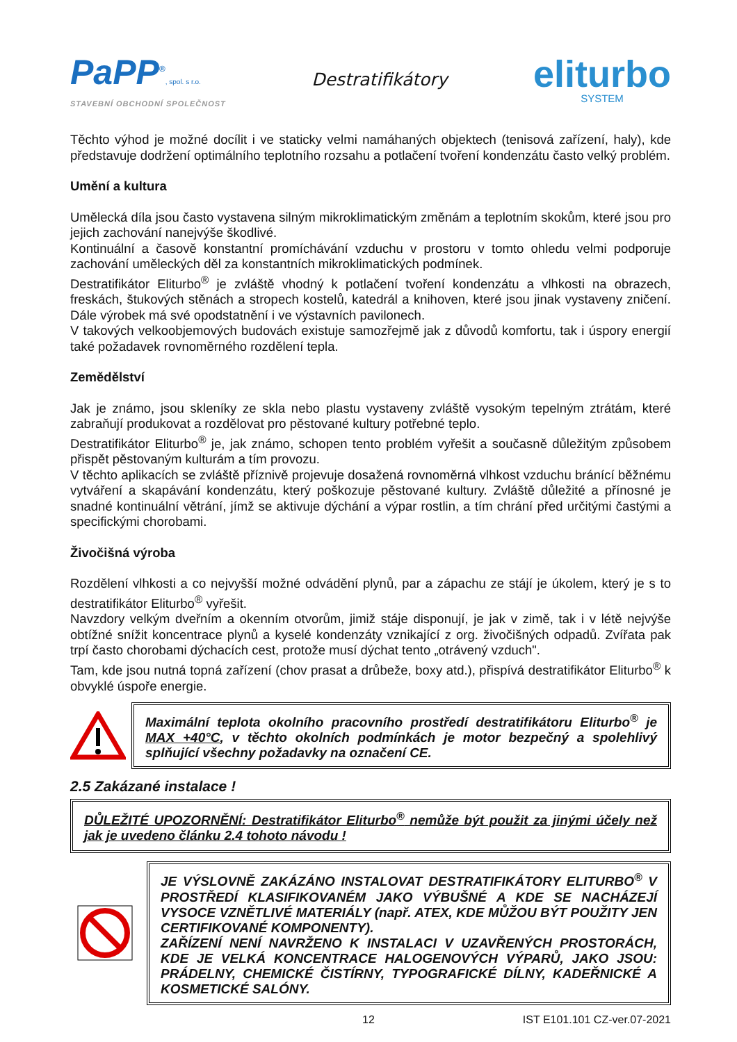PaPP<sup>®</sup>, spol. s r.o.
STAVEBNÍ OBCHODNÍ SPOLEČNOST
Destratifikátory
eliturbo
SYSTEM
Těchto výhod je možné docílit i ve staticky velmi namáhaných objektech (tenisová zařízení, haly), kde představuje dodržení optimálního teplotního rozsahu a potlačení tvoření kondenzátu často velký problém.
Umění a kultura
Umělecká díla jsou často vystavena silným mikroklimatickým změnám a teplotním skokům, které jsou pro jejich zachování nanejvýše škodlivé.
Kontinuální a časově konstantní promíchávání vzduchu v prostoru v tomto ohledu velmi podporuje zachování uměleckých děl za konstantních mikroklimatických podmínek.
Destratifikátor Eliturbo<sup>®</sup> je zvláště vhodný k potlačení tvoření kondenzátu a vlhkosti na obrazech, freskách, štukových stěnách a stropech kostelů, katedrál a knihoven, které jsou jinak vystaveny zničení. Dále výrobek má své opodstatnění i ve výstavních pavilonech.
V takových velkoobjemových budovách existuje samozřejmě jak z důvodů komfortu, tak i úspory energií také požadavek rovnoměrného rozdělení tepla.
Zemědělství
Jak je známo, jsou skleníky ze skla nebo plastu vystaveny zvláště vysokým tepelným ztrátám, které zabraňují produkovat a rozdělovat pro pěstované kultury potřebné teplo.
Destratifikátor Eliturbo<sup>®</sup> je, jak známo, schopen tento problém vyřešit a současně důležitým způsobem přispět pěstovaným kulturám a tím provozu.
V těchto aplikacích se zvláště příznivě projevuje dosažená rovnoměrná vlhkost vzduchu bránící běžnému vytváření a skapávání kondenzátu, který poškozuje pěstované kultury. Zvláště důležité a přínosné je snadné kontinuální větrání, jímž se aktivuje dýchání a výpar rostlin, a tím chrání před určitými častými a specifickými chorobami.
Živočišná výroba
Rozdělení vlhkosti a co nejvyšší možné odvádění plynů, par a zápachu ze stájí je úkolem, který je s to destratifikátor Eliturbo<sup>®</sup> vyřešit.
Navzdory velkým dveřním a okenním otvorům, jimiž stáje disponují, je jak v zimě, tak i v létě nejvýše obtížné snížit koncentrace plynů a kyselé kondenzáty vznikající z org. živočišných odpadů. Zvířata pak trpí často chorobami dýchacích cest, protože musí dýchat tento „otrávený vzduch".
Tam, kde jsou nutná topná zařízení (chov prasat a drůbeže, boxy atd.), přispívá destratifikátor Eliturbo<sup>®</sup> k obvyklé úspoře energie.
Maximální teplota okolního pracovního prostředí destratifikátoru Eliturbo<sup>®</sup> je MAX +40°C, v těchto okolních podmínkách je motor bezpečný a spolehlivý splňující všechny požadavky na označení CE.
2.5 Zakázané instalace !
DŮLEŽITÉ UPOZORNĚNÍ: Destratifikátor Eliturbo<sup>®</sup> nemůže být použit za jinými účely než jak je uvedeno článku 2.4 tohoto návodu !
JE VÝSLOVNĚ ZAKÁZÁNO INSTALOVAT DESTRATIFIKÁTORY ELITURBO<sup>®</sup> V PROSTŘEDÍ KLASIFIKOVANÉM JAKO VÝBUŠNÉ A KDE SE NACHÁZEJÍ VYSOCE VZNĚTLIVÉ MATERIÁLY (např. ATEX, KDE MŮŽOU BÝT POUŽITY JEN CERTIFIKOVANÉ KOMPONENTY).
ZAŘÍZENÍ NENÍ NAVRŽENO K INSTALACI V UZAVŘENÝCH PROSTORÁCH, KDE JE VELKÁ KONCENTRACE HALOGENOVÝCH VÝPARŮ, JAKO JSOU: PRÁDELNY, CHEMICKÉ ČISTÍRNY, TYPOGRAFICKÉ DÍLNY, KADEŘNICKÉ A KOSMETICKÉ SALÓNY.
12 IST E101.101 CZ-ver.07-2021